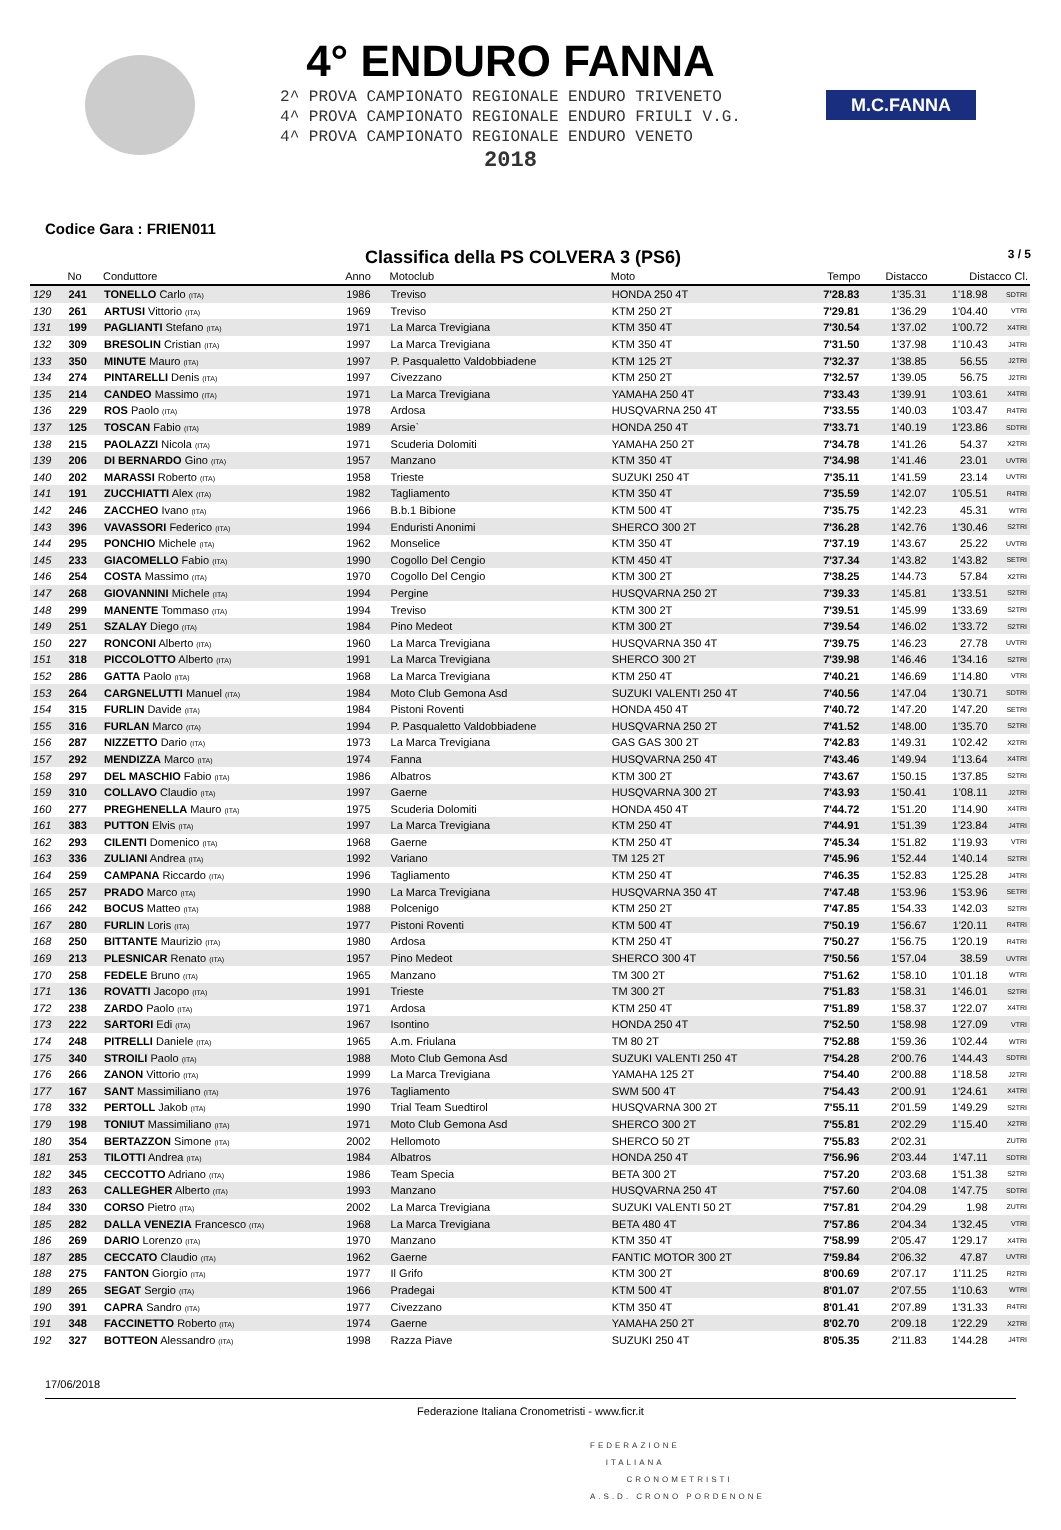4° ENDURO FANNA
2^ PROVA CAMPIONATO REGIONALE ENDURO TRIVENETO
4^ PROVA CAMPIONATO REGIONALE ENDURO FRIULI V.G.
4^ PROVA CAMPIONATO REGIONALE ENDURO VENETO
2018
M.C.FANNA
Codice Gara : FRIEN011
Classifica della PS COLVERA 3 (PS6) 3 / 5
| | No | Conduttore | Anno | Motoclub | Moto | Tempo | Distacco | Distacco Cl. | |
| --- | --- | --- | --- | --- | --- | --- | --- | --- | --- |
| 129 | 241 | TONELLO Carlo (ITA) | 1986 | Treviso | HONDA 250 4T | 7'28.83 | 1'35.31 | 1'18.98 | SDTRI |
| 130 | 261 | ARTUSI Vittorio (ITA) | 1969 | Treviso | KTM 250 2T | 7'29.81 | 1'36.29 | 1'04.40 | VTRI |
| 131 | 199 | PAGLIANTI Stefano (ITA) | 1971 | La Marca Trevigiana | KTM 350 4T | 7'30.54 | 1'37.02 | 1'00.72 | X4TRI |
| 132 | 309 | BRESOLIN Cristian (ITA) | 1997 | La Marca Trevigiana | KTM 350 4T | 7'31.50 | 1'37.98 | 1'10.43 | J4TRI |
| 133 | 350 | MINUTE Mauro (ITA) | 1997 | P. Pasqualetto Valdobbiadene | KTM 125 2T | 7'32.37 | 1'38.85 | 56.55 | J2TRI |
| 134 | 274 | PINTARELLI Denis (ITA) | 1997 | Civezzano | KTM 250 2T | 7'32.57 | 1'39.05 | 56.75 | J2TRI |
| 135 | 214 | CANDEO Massimo (ITA) | 1971 | La Marca Trevigiana | YAMAHA 250 4T | 7'33.43 | 1'39.91 | 1'03.61 | X4TRI |
| 136 | 229 | ROS Paolo (ITA) | 1978 | Ardosa | HUSQVARNA 250 4T | 7'33.55 | 1'40.03 | 1'03.47 | R4TRI |
| 137 | 125 | TOSCAN Fabio (ITA) | 1989 | Arsie` | HONDA 250 4T | 7'33.71 | 1'40.19 | 1'23.86 | SDTRI |
| 138 | 215 | PAOLAZZI Nicola (ITA) | 1971 | Scuderia Dolomiti | YAMAHA 250 2T | 7'34.78 | 1'41.26 | 54.37 | X2TRI |
| 139 | 206 | DI BERNARDO Gino (ITA) | 1957 | Manzano | KTM 350 4T | 7'34.98 | 1'41.46 | 23.01 | UVTRI |
| 140 | 202 | MARASSI Roberto (ITA) | 1958 | Trieste | SUZUKI 250 4T | 7'35.11 | 1'41.59 | 23.14 | UVTRI |
| 141 | 191 | ZUCCHIATTI Alex (ITA) | 1982 | Tagliamento | KTM 350 4T | 7'35.59 | 1'42.07 | 1'05.51 | R4TRI |
| 142 | 246 | ZACCHEO Ivano (ITA) | 1966 | B.b.1 Bibione | KTM 500 4T | 7'35.75 | 1'42.23 | 45.31 | WTRI |
| 143 | 396 | VAVASSORI Federico (ITA) | 1994 | Enduristi Anonimi | SHERCO 300 2T | 7'36.28 | 1'42.76 | 1'30.46 | S2TRI |
| 144 | 295 | PONCHIO Michele (ITA) | 1962 | Monselice | KTM 350 4T | 7'37.19 | 1'43.67 | 25.22 | UVTRI |
| 145 | 233 | GIACOMELLO Fabio (ITA) | 1990 | Cogollo Del Cengio | KTM 450 4T | 7'37.34 | 1'43.82 | 1'43.82 | SETRI |
| 146 | 254 | COSTA Massimo (ITA) | 1970 | Cogollo Del Cengio | KTM 300 2T | 7'38.25 | 1'44.73 | 57.84 | X2TRI |
| 147 | 268 | GIOVANNINI Michele (ITA) | 1994 | Pergine | HUSQVARNA 250 2T | 7'39.33 | 1'45.81 | 1'33.51 | S2TRI |
| 148 | 299 | MANENTE Tommaso (ITA) | 1994 | Treviso | KTM 300 2T | 7'39.51 | 1'45.99 | 1'33.69 | S2TRI |
| 149 | 251 | SZALAY Diego (ITA) | 1984 | Pino Medeot | KTM 300 2T | 7'39.54 | 1'46.02 | 1'33.72 | S2TRI |
| 150 | 227 | RONCONI Alberto (ITA) | 1960 | La Marca Trevigiana | HUSQVARNA 350 4T | 7'39.75 | 1'46.23 | 27.78 | UVTRI |
| 151 | 318 | PICCOLOTTO Alberto (ITA) | 1991 | La Marca Trevigiana | SHERCO 300 2T | 7'39.98 | 1'46.46 | 1'34.16 | S2TRI |
| 152 | 286 | GATTA Paolo (ITA) | 1968 | La Marca Trevigiana | KTM 250 4T | 7'40.21 | 1'46.69 | 1'14.80 | VTRI |
| 153 | 264 | CARGNELUTTI Manuel (ITA) | 1984 | Moto Club Gemona Asd | SUZUKI VALENTI 250 4T | 7'40.56 | 1'47.04 | 1'30.71 | SDTRI |
| 154 | 315 | FURLIN Davide (ITA) | 1984 | Pistoni Roventi | HONDA 450 4T | 7'40.72 | 1'47.20 | 1'47.20 | SETRI |
| 155 | 316 | FURLAN Marco (ITA) | 1994 | P. Pasqualetto Valdobbiadene | HUSQVARNA 250 2T | 7'41.52 | 1'48.00 | 1'35.70 | S2TRI |
| 156 | 287 | NIZZETTO Dario (ITA) | 1973 | La Marca Trevigiana | GAS GAS 300 2T | 7'42.83 | 1'49.31 | 1'02.42 | X2TRI |
| 157 | 292 | MENDIZZA Marco (ITA) | 1974 | Fanna | HUSQVARNA 250 4T | 7'43.46 | 1'49.94 | 1'13.64 | X4TRI |
| 158 | 297 | DEL MASCHIO Fabio (ITA) | 1986 | Albatros | KTM 300 2T | 7'43.67 | 1'50.15 | 1'37.85 | S2TRI |
| 159 | 310 | COLLAVO Claudio (ITA) | 1997 | Gaerne | HUSQVARNA 300 2T | 7'43.93 | 1'50.41 | 1'08.11 | J2TRI |
| 160 | 277 | PREGHENELLA Mauro (ITA) | 1975 | Scuderia Dolomiti | HONDA 450 4T | 7'44.72 | 1'51.20 | 1'14.90 | X4TRI |
| 161 | 383 | PUTTON Elvis (ITA) | 1997 | La Marca Trevigiana | KTM 250 4T | 7'44.91 | 1'51.39 | 1'23.84 | J4TRI |
| 162 | 293 | CILENTI Domenico (ITA) | 1968 | Gaerne | KTM 250 4T | 7'45.34 | 1'51.82 | 1'19.93 | VTRI |
| 163 | 336 | ZULIANI Andrea (ITA) | 1992 | Variano | TM 125 2T | 7'45.96 | 1'52.44 | 1'40.14 | S2TRI |
| 164 | 259 | CAMPANA Riccardo (ITA) | 1996 | Tagliamento | KTM 250 4T | 7'46.35 | 1'52.83 | 1'25.28 | J4TRI |
| 165 | 257 | PRADO Marco (ITA) | 1990 | La Marca Trevigiana | HUSQVARNA 350 4T | 7'47.48 | 1'53.96 | 1'53.96 | SETRI |
| 166 | 242 | BOCUS Matteo (ITA) | 1988 | Polcenigo | KTM 250 2T | 7'47.85 | 1'54.33 | 1'42.03 | S2TRI |
| 167 | 280 | FURLIN Loris (ITA) | 1977 | Pistoni Roventi | KTM 500 4T | 7'50.19 | 1'56.67 | 1'20.11 | R4TRI |
| 168 | 250 | BITTANTE Maurizio (ITA) | 1980 | Ardosa | KTM 250 4T | 7'50.27 | 1'56.75 | 1'20.19 | R4TRI |
| 169 | 213 | PLESNICAR Renato (ITA) | 1957 | Pino Medeot | SHERCO 300 4T | 7'50.56 | 1'57.04 | 38.59 | UVTRI |
| 170 | 258 | FEDELE Bruno (ITA) | 1965 | Manzano | TM 300 2T | 7'51.62 | 1'58.10 | 1'01.18 | WTRI |
| 171 | 136 | ROVATTI Jacopo (ITA) | 1991 | Trieste | TM 300 2T | 7'51.83 | 1'58.31 | 1'46.01 | S2TRI |
| 172 | 238 | ZARDO Paolo (ITA) | 1971 | Ardosa | KTM 250 4T | 7'51.89 | 1'58.37 | 1'22.07 | X4TRI |
| 173 | 222 | SARTORI Edi (ITA) | 1967 | Isontino | HONDA 250 4T | 7'52.50 | 1'58.98 | 1'27.09 | VTRI |
| 174 | 248 | PITRELLI Daniele (ITA) | 1965 | A.m. Friulana | TM 80 2T | 7'52.88 | 1'59.36 | 1'02.44 | WTRI |
| 175 | 340 | STROILI Paolo (ITA) | 1988 | Moto Club Gemona Asd | SUZUKI VALENTI 250 4T | 7'54.28 | 2'00.76 | 1'44.43 | SDTRI |
| 176 | 266 | ZANON Vittorio (ITA) | 1999 | La Marca Trevigiana | YAMAHA 125 2T | 7'54.40 | 2'00.88 | 1'18.58 | J2TRI |
| 177 | 167 | SANT Massimiliano (ITA) | 1976 | Tagliamento | SWM 500 4T | 7'54.43 | 2'00.91 | 1'24.61 | X4TRI |
| 178 | 332 | PERTOLL Jakob (ITA) | 1990 | Trial Team Suedtirol | HUSQVARNA 300 2T | 7'55.11 | 2'01.59 | 1'49.29 | S2TRI |
| 179 | 198 | TONIUT Massimiliano (ITA) | 1971 | Moto Club Gemona Asd | SHERCO 300 2T | 7'55.81 | 2'02.29 | 1'15.40 | X2TRI |
| 180 | 354 | BERTAZZON Simone (ITA) | 2002 | Hellomoto | SHERCO 50 2T | 7'55.83 | 2'02.31 | | ZUTRI |
| 181 | 253 | TILOTTI Andrea (ITA) | 1984 | Albatros | HONDA 250 4T | 7'56.96 | 2'03.44 | 1'47.11 | SDTRI |
| 182 | 345 | CECCOTTO Adriano (ITA) | 1986 | Team Specia | BETA 300 2T | 7'57.20 | 2'03.68 | 1'51.38 | S2TRI |
| 183 | 263 | CALLEGHER Alberto (ITA) | 1993 | Manzano | HUSQVARNA 250 4T | 7'57.60 | 2'04.08 | 1'47.75 | SDTRI |
| 184 | 330 | CORSO Pietro (ITA) | 2002 | La Marca Trevigiana | SUZUKI VALENTI 50 2T | 7'57.81 | 2'04.29 | 1.98 | ZUTRI |
| 185 | 282 | DALLA VENEZIA Francesco (ITA) | 1968 | La Marca Trevigiana | BETA 480 4T | 7'57.86 | 2'04.34 | 1'32.45 | VTRI |
| 186 | 269 | DARIO Lorenzo (ITA) | 1970 | Manzano | KTM 350 4T | 7'58.99 | 2'05.47 | 1'29.17 | X4TRI |
| 187 | 285 | CECCATO Claudio (ITA) | 1962 | Gaerne | FANTIC MOTOR 300 2T | 7'59.84 | 2'06.32 | 47.87 | UVTRI |
| 188 | 275 | FANTON Giorgio (ITA) | 1977 | Il Grifo | KTM 300 2T | 8'00.69 | 2'07.17 | 1'11.25 | R2TRI |
| 189 | 265 | SEGAT Sergio (ITA) | 1966 | Pradegai | KTM 500 4T | 8'01.07 | 2'07.55 | 1'10.63 | WTRI |
| 190 | 391 | CAPRA Sandro (ITA) | 1977 | Civezzano | KTM 350 4T | 8'01.41 | 2'07.89 | 1'31.33 | R4TRI |
| 191 | 348 | FACCINETTO Roberto (ITA) | 1974 | Gaerne | YAMAHA 250 2T | 8'02.70 | 2'09.18 | 1'22.29 | X2TRI |
| 192 | 327 | BOTTEON Alessandro (ITA) | 1998 | Razza Piave | SUZUKI 250 4T | 8'05.35 | 2'11.83 | 1'44.28 | J4TRI |
17/06/2018
Federazione Italiana Cronometristi - www.ficr.it
FEDERAZIONE
ITALIANA
CRONOMETRISTI
A.S.D. CRONO PORDENONE